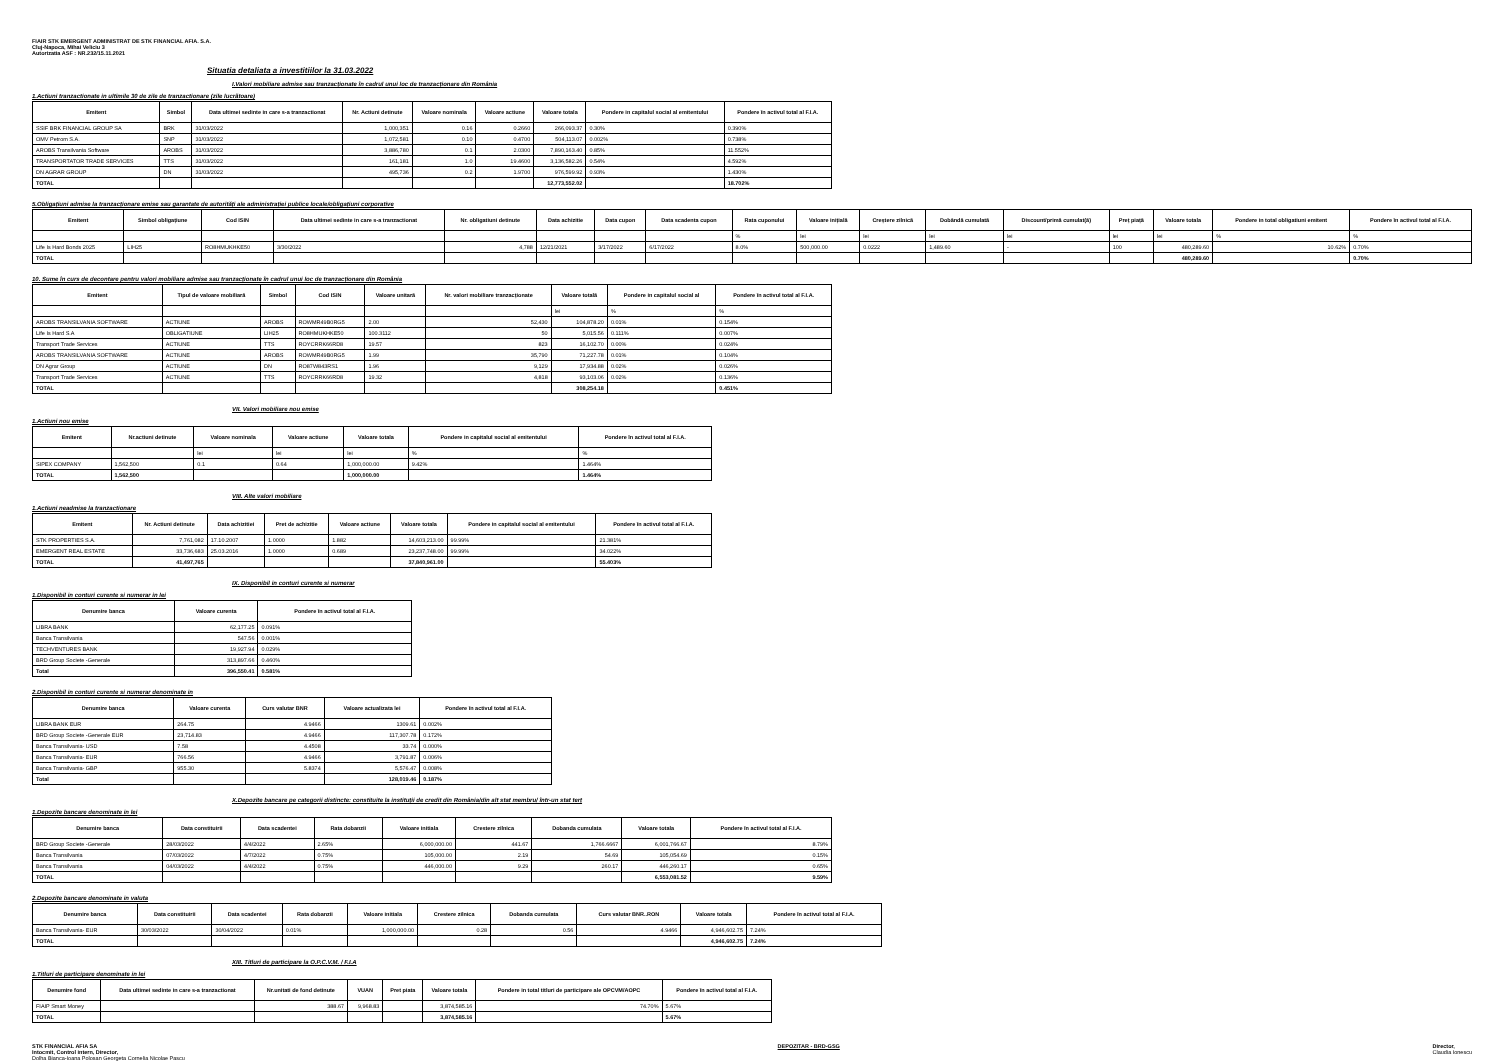FIAIR STK EMERGENT ADMINISTRAT DE STK FINANCIAL AFIA. S.A.
Cluj-Napoca, Mihai Veliciu 3
Autorizatia ASF : NR.232/15.11.2021
Situatia detaliata a investitiilor la 31.03.2022
I.Valori mobiliare admise sau tranzacționate în cadrul unui loc de tranzacționare din România
1.Actiuni tranzactionate in ultimile 30 de zile de tranzactionare (zile lucrătoare)
| Emitent | Simbol | Data ultimei sedinte in care s-a tranzactionat | Nr. Actiuni detinute | Valoare nominala | Valoare actiune | Valoare totala | Pondere in capitalul social al emitentului | Pondere în activul total al F.I.A. |
| --- | --- | --- | --- | --- | --- | --- | --- | --- |
| SSIF BRK FINANCIAL GROUP SA | BRK | 31/03/2022 | 1,000,351 | 0.16 | 0.2660 | 266,093.37 | 0.30% | 0.390% |
| OMV Petrom S.A. | SNP | 31/03/2022 | 1,072,581 | 0.10 | 0.4700 | 504,113.07 | 0.002% | 0.738% |
| AROBS Transilvania Software | AROBS | 31/03/2022 | 3,886,780 | 0.1 | 2.0300 | 7,890,163.40 | 0.85% | 11.552% |
| TRANSPORTATOR TRADE SERVICES | TTS | 31/03/2022 | 161,181 | 1.0 | 19.4600 | 3,136,582.26 | 0.54% | 4.592% |
| DN AGRAR GROUP | DN | 31/03/2022 | 495,736 | 0.2 | 1.9700 | 976,599.92 | 0.93% | 1.430% |
| TOTAL | | | | | | 12,773,552.02 | | 18.702% |
5.Obligațiuni admise la tranzacționare emise sau garantate de autorități ale administrației publice locale/obligațiuni corporative
| Emitent | Simbol obligațiune | Cod ISIN | Data ultimei sedinte in care s-a tranzactionat | Nr. obligatiuni detinute | Data achizitie | Data cupon | Data scadenta cupon | Rata cuponului | Valoare inițială | Creștere zilnică | Dobândă cumulată | Discount/primă cumulat(ă) | Preț piață | Valoare totala | Pondere in total obligatiuni emitent | Pondere în activul total al F.I.A. |
| --- | --- | --- | --- | --- | --- | --- | --- | --- | --- | --- | --- | --- | --- | --- | --- | --- |
| | | | | | | | | % | lei | lei | lei | lei | lei | lei | % | % |
| Life Is Hard Bonds 2025 | LIH25 | RO8HMUKHKE50 | 3/30/2022 | 4,788 | 12/21/2021 | 3/17/2022 | 6/17/2022 | 8.0% | 500,000.00 | 0.0222 | 1,489.60 | - | 100 | 480,289.60 | 10.62% | 0.70% |
| TOTAL | | | | | | | | | | | | | | 480,289.60 | | 0.70% |
10. Sume în curs de decontare pentru valori mobiliare admise sau tranzacționate în cadrul unui loc de tranzacționare din România
| Emitent | Tipul de valoare mobiliară | Simbol | Cod ISIN | Valoare unitară | Nr. valori mobiliare tranzacționate | Valoare totală | Pondere in capitalul social al | Pondere în activul total al F.I.A. |
| --- | --- | --- | --- | --- | --- | --- | --- | --- |
| | | | | | | lei | % | % |
| AROBS TRANSILVANIA SOFTWARE | ACTIUNE | AROBS | ROWMR49B0RG5 | 2.00 | 52,430 | 104,878.20 | 0.01% | 0.154% |
| Life Is Hard S.A | OBLIGATIUNE | LIH25 | RO8HMUKHKE50 | 100.3112 | 50 | 5,015.56 | 0.111% | 0.007% |
| Transport Trade Services | ACTIUNE | TTS | ROYCRRK66RD8 | 19.57 | 823 | 16,102.70 | 0.00% | 0.024% |
| AROBS TRANSILVANIA SOFTWARE | ACTIUNE | AROBS | ROWMR49B0RG5 | 1.99 | 35,790 | 71,227.78 | 0.01% | 0.104% |
| DN Agrar Group | ACTIUNE | DN | RO87W843RS1 | 1.96 | 9,129 | 17,934.88 | 0.02% | 0.026% |
| Transport Trade Services | ACTIUNE | TTS | ROYCRRK66RD8 | 19.32 | 4,818 | 93,103.06 | 0.02% | 0.136% |
| TOTAL | | | | | | 308,254.18 | | 0.451% |
VII. Valori mobiliare nou emise
1.Actiuni nou emise
| Emitent | Nr.actiuni detinute | Valoare nominala | Valoare actiune | Valoare totala | Pondere in capitalul social al emitentului | Pondere în activul total al F.I.A. |
| --- | --- | --- | --- | --- | --- | --- |
| | | lei | lei | lei | % | % |
| SIPEX COMPANY | 1,562,500 | 0.1 | 0.64 | 1,000,000.00 | 9.42% | 1.464% |
| TOTAL | 1,562,500 | | | 1,000,000.00 | | 1.464% |
VIII. Alte valori mobiliare
1.Actiuni neadmise la tranzactionare
| Emitent | Nr. Actiuni detinute | Data achizitiei | Pret de achizitie | Valoare actiune | Valoare totala | Pondere in capitalul social al emitentului | Pondere în activul total al F.I.A. |
| --- | --- | --- | --- | --- | --- | --- | --- |
| STK PROPERTIES S.A. | 7,761,082 | 17.10.2007 | 1.0000 | 1.882 | 14,603,213.00 | 99.99% | 21.381% |
| EMERGENT REAL ESTATE | 33,736,683 | 25.03.2016 | 1.0000 | 0.689 | 23,237,748.00 | 99.99% | 34.022% |
| TOTAL | 41,497,765 | | | | 37,840,961.00 | | 55.403% |
IX. Disponibil in conturi curente si numerar
1.Disponibil in conturi curente si numerar in lei
| Denumire banca | Valoare curenta | Pondere în activul total al F.I.A. |
| --- | --- | --- |
| LIBRA BANK | 62,177.25 | 0.091% |
| Banca Transilvania | 547.56 | 0.001% |
| TECHVENTURES BANK | 19,927.94 | 0.029% |
| BRD Group Societe -Generale | 313,897.66 | 0.460% |
| Total | 396,550.41 | 0.581% |
2.Disponibil in conturi curente si numerar denominate in
| Denumire banca | Valoare curenta | Curs valutar BNR | Valoare actualizata lei | Pondere în activul total al F.I.A. |
| --- | --- | --- | --- | --- |
| LIBRA BANK EUR | 264.75 | 4.9466 | 1309.61 | 0.002% |
| BRD Group Societe -Generale EUR | 23,714.83 | 4.9466 | 117,307.78 | 0.172% |
| Banca Transilvania- USD | 7.58 | 4.4508 | 33.74 | 0.000% |
| Banca Transilvania- EUR | 766.56 | 4.9466 | 3,791.87 | 0.006% |
| Banca Transilvania- GBP | 955.30 | 5.8374 | 5,576.47 | 0.008% |
| Total | | | 128,019.46 | 0.187% |
X.Depozite bancare pe categorii distincte: constituite la instituții de credit din România/din alt stat membru/ într-un stat terț
1.Depozite bancare denominate in lei
| Denumire banca | Data constituirii | Data scadentei | Rata dobanzii | Valoare initiala | Crestere zilnica | Dobanda cumulata | Valoare totala | Pondere în activul total al F.I.A. |
| --- | --- | --- | --- | --- | --- | --- | --- | --- |
| BRD Group Societe -Generale | 28/03/2022 | 4/4/2022 | 2.65% | 6,000,000.00 | 441.67 | 1,766.6667 | 6,001,766.67 | 8.79% |
| Banca Transilvania | 07/03/2022 | 4/7/2022 | 0.75% | 105,000.00 | 2.19 | 54.69 | 105,054.69 | 0.15% |
| Banca Transilvania | 04/03/2022 | 4/4/2022 | 0.75% | 446,000.00 | 9.29 | 260.17 | 446,260.17 | 0.65% |
| TOTAL | | | | | | | 6,553,081.52 | 9.59% |
2.Depozite bancare denominate in valuta
| Denumire banca | Data constituirii | Data scadentei | Rata dobanzii | Valoare initiala | Crestere zilnica | Dobanda cumulata | Curs valutar BNR..RON | Valoare totala | Pondere în activul total al F.I.A. |
| --- | --- | --- | --- | --- | --- | --- | --- | --- | --- |
| Banca Transilvania- EUR | 30/03/2022 | 30/04/2022 | 0.01% | 1,000,000.00 | 0.28 | 0.56 | 4.9466 | 4,946,602.75 | 7.24% |
| TOTAL | | | | | | | | 4,946,602.75 | 7.24% |
XIII. Titluri de participare la O.P.C.V.M. / F.I.A
1.Titluri de participare denominate in lei
| Denumire fond | Data ultimei sedinte in care s-a tranzactionat | Nr.unitati de fond detinute | VUAN | Pret piata | Valoare totala | Pondere in total titluri de participare ale OPCVM/AOPC | Pondere în activul total al F.I.A. |
| --- | --- | --- | --- | --- | --- | --- | --- |
| FIAIP Smart Money | | 388.67 | 9,968.83 | | 3,874,585.16 | 74.70% | 5.67% |
| TOTAL | | | | | 3,874,585.16 | | 5.67% |
STK FINANCIAL AFIA SA
Intocmit, Control intern, Director,
Dolha Bianca-Ioana Polosan Georgeta Cornelia Nicolae Pascu
DEPOZITAR - BRD-GSG Director,
Claudia Ionescu